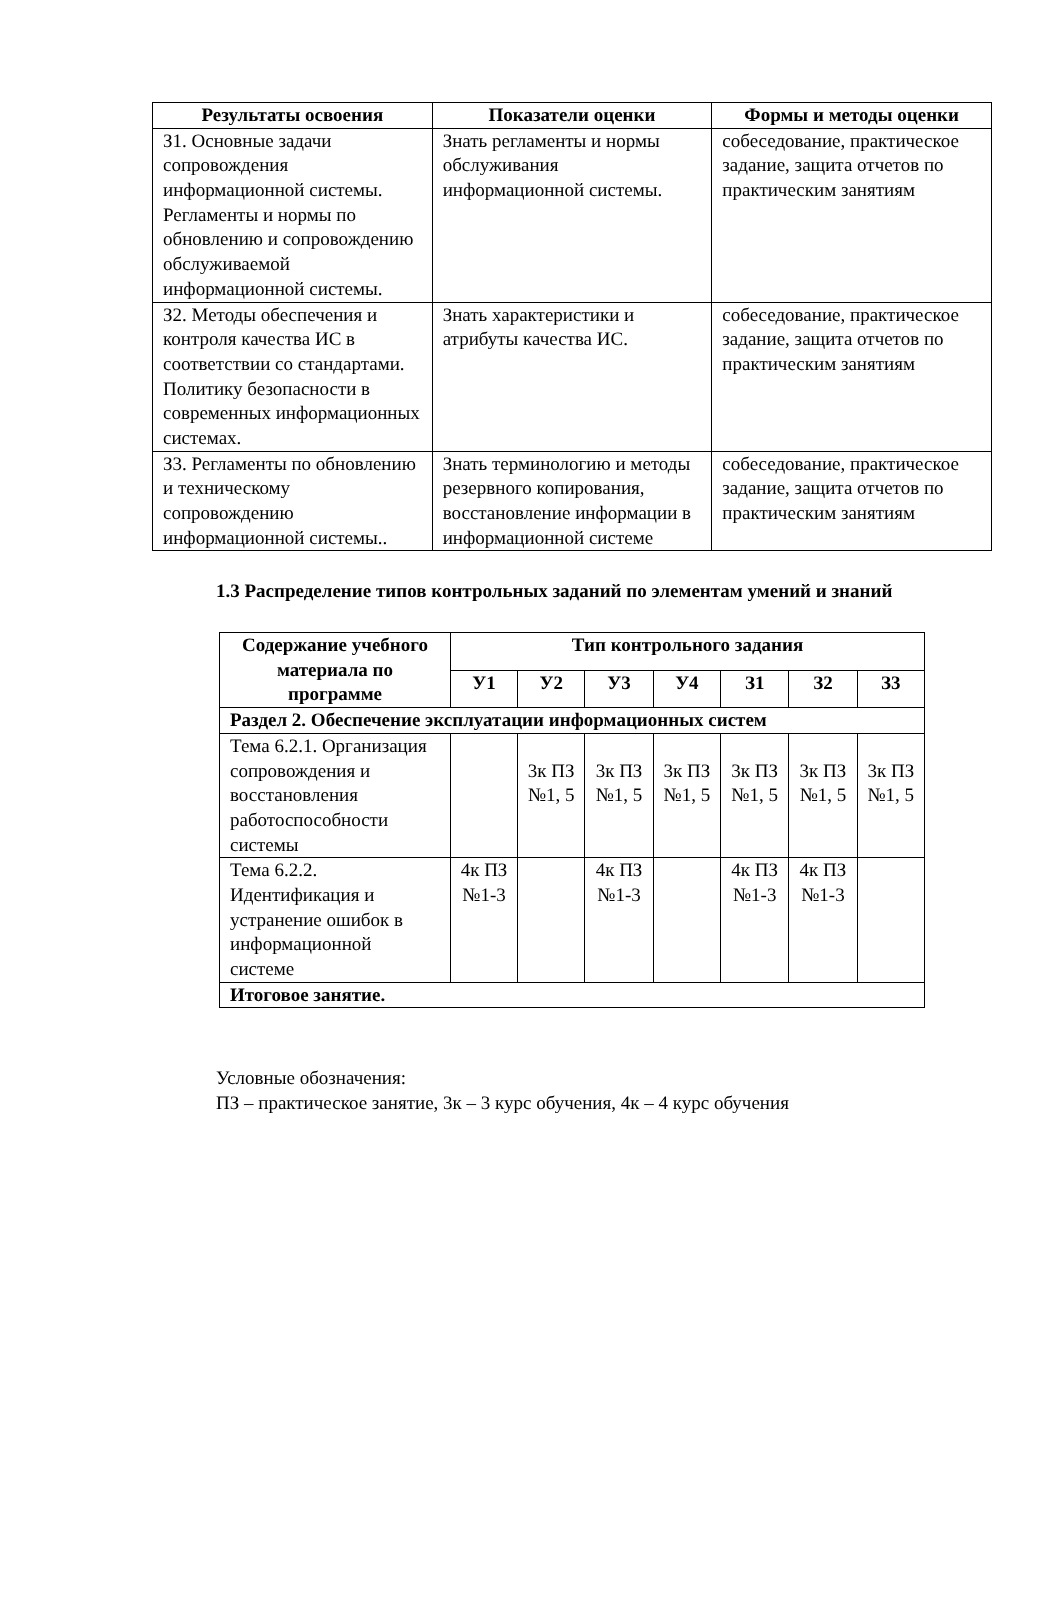| Результаты освоения | Показатели оценки | Формы и методы оценки |
| --- | --- | --- |
| З1. Основные задачи сопровождения информационной системы. Регламенты и нормы по обновлению и сопровождению обслуживаемой информационной системы. | Знать регламенты и нормы обслуживания информационной системы. | собеседование, практическое задание, защита отчетов по практическим занятиям |
| З2. Методы обеспечения и контроля качества ИС в соответствии со стандартами. Политику безопасности в современных информационных системах. | Знать характеристики и атрибуты качества ИС. | собеседование, практическое задание, защита отчетов по практическим занятиям |
| З3. Регламенты по обновлению и техническому сопровождению информационной системы.. | Знать терминологию и методы резервного копирования, восстановление информации в информационной системе | собеседование, практическое задание, защита отчетов по практическим занятиям |
1.3 Распределение типов контрольных заданий по элементам умений и знаний
| Содержание учебного материала по программе | Тип контрольного задания | | | | | | |
| --- | --- | --- | --- | --- | --- | --- | --- |
| | У1 | У2 | У3 | У4 | З1 | З2 | З3 |
| Раздел 2. Обеспечение эксплуатации информационных систем | | | | | | | |
| Тема 6.2.1. Организация сопровождения и восстановления работоспособности системы | | 3к ПЗ №1, 5 | 3к ПЗ №1, 5 | 3к ПЗ №1, 5 | 3к ПЗ №1, 5 | 3к ПЗ №1, 5 | 3к ПЗ №1, 5 |
| Тема 6.2.2. Идентификация и устранение ошибок в информационной системе | 4к ПЗ №1-3 | | 4к ПЗ №1-3 | | 4к ПЗ №1-3 | 4к ПЗ №1-3 | |
| Итоговое занятие. | | | | | | | |
Условные обозначения:
ПЗ – практическое занятие, 3к – 3 курс обучения, 4к – 4 курс обучения